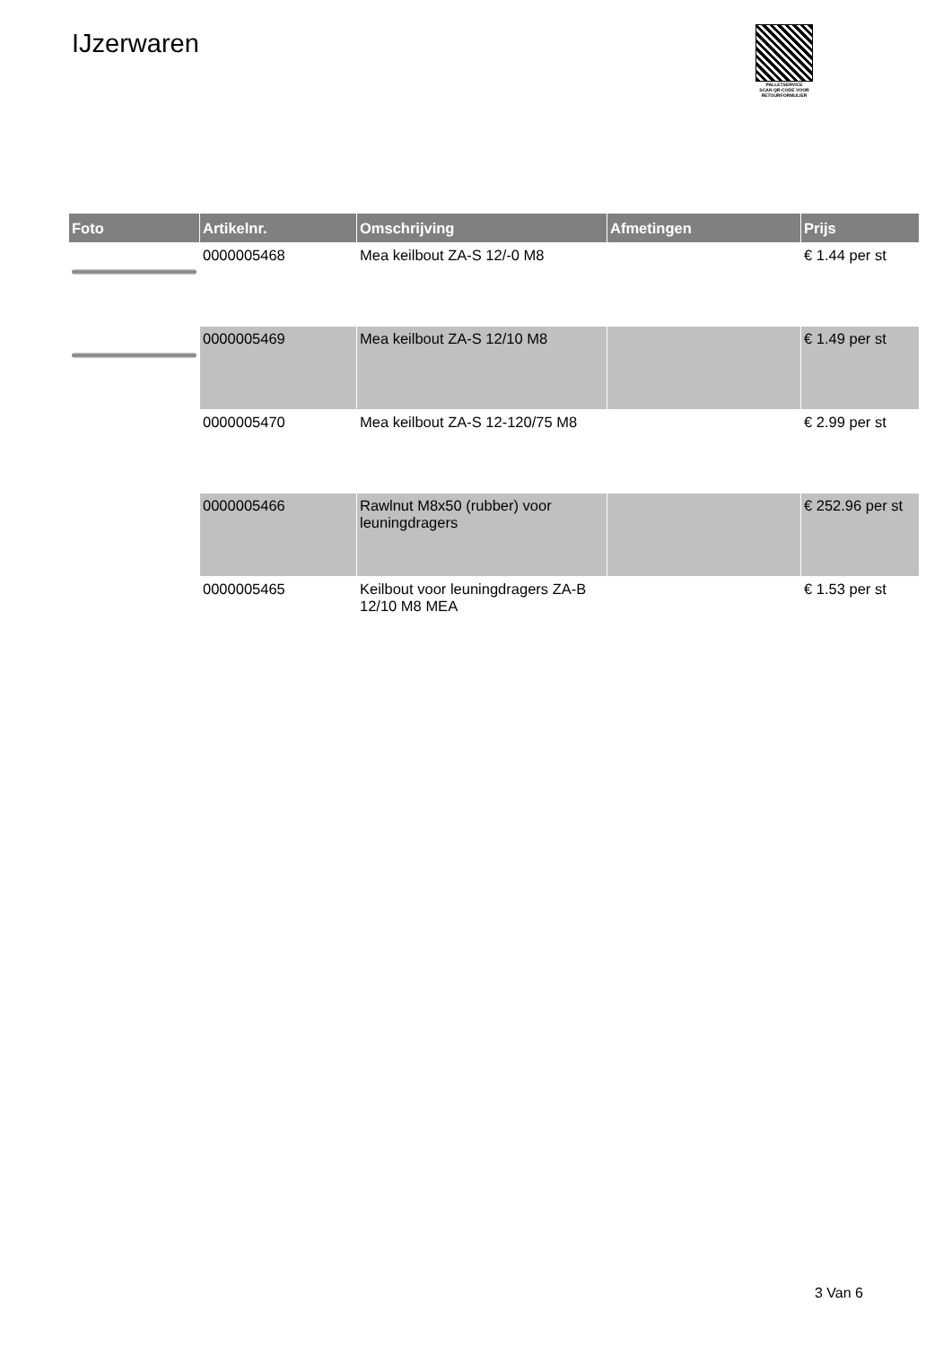IJzerwaren
PALLETSERVICE
SCAN QR-CODE VOOR
RETOURFORMULIER
| Foto | Artikelnr. | Omschrijving | Afmetingen | Prijs |
| --- | --- | --- | --- | --- |
| | 0000005468 | Mea keilbout ZA-S 12/-0 M8 | | € 1.44 per st |
| | 0000005469 | Mea keilbout ZA-S 12/10 M8 | | € 1.49 per st |
| | 0000005470 | Mea keilbout ZA-S 12-120/75 M8 | | € 2.99 per st |
| | 0000005466 | Rawlnut M8x50 (rubber) voor leuningdragers | | € 252.96 per st |
| | 0000005465 | Keilbout voor leuningdragers ZA-B 12/10 M8 MEA | | € 1.53 per st |
3 Van 6